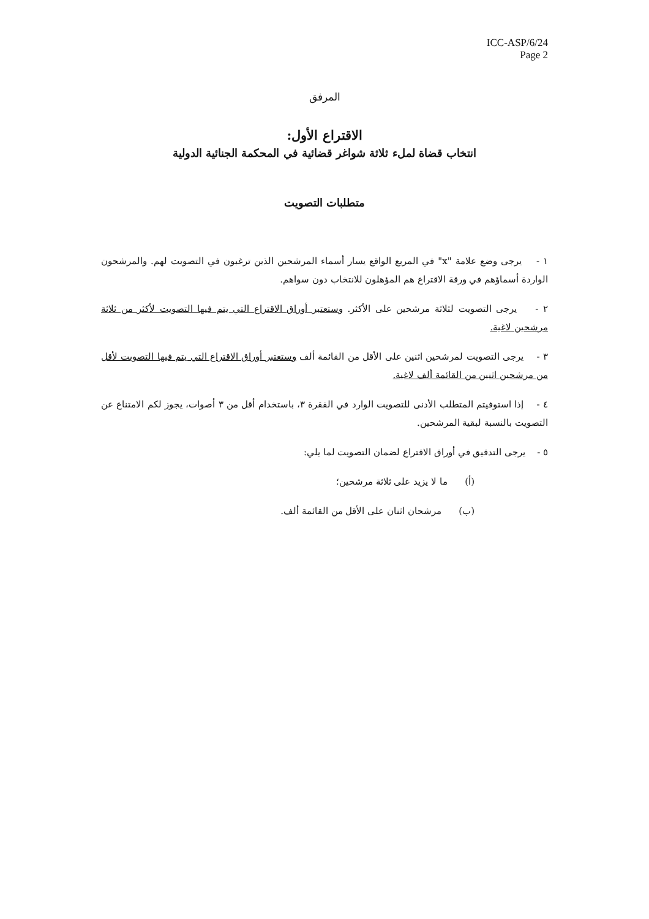ICC-ASP/6/24
Page 2
المرفق
الاقتراع الأول:
انتخاب قضاة لملء ثلاثة شواغر قضائية في المحكمة الجنائية الدولية
متطلبات التصويت
١ - يرجى وضع علامة "x" في المربع الواقع يسار أسماء المرشحين الذين ترغبون في التصويت لهم. والمرشحون الواردة أسماؤهم في ورقة الاقتراع هم المؤهلون للانتخاب دون سواهم.
٢ - يرجى التصويت لثلاثة مرشحين على الأكثر. وستعتبر أوراق الاقتراع التي يتم فيها التصويت لأكثر من ثلاثة مرشحين لاغية.
٣ - يرجى التصويت لمرشحين اثنين على الأقل من القائمة ألف وستعتبر أوراق الاقتراع التي يتم فيها التصويت لأقل من مرشحين اثنين من القائمة ألف لاغية.
٤ - إذا استوفيتم المتطلب الأدنى للتصويت الوارد في الفقرة ٣، باستخدام أقل من ٣ أصوات، يجوز لكم الامتناع عن التصويت بالنسبة لبقية المرشحين.
٥ - يرجى التدقيق في أوراق الاقتراع لضمان التصويت لما يلي:
(أ) ما لا يزيد على ثلاثة مرشحين؛
(ب) مرشحان اثنان على الأقل من القائمة ألف.